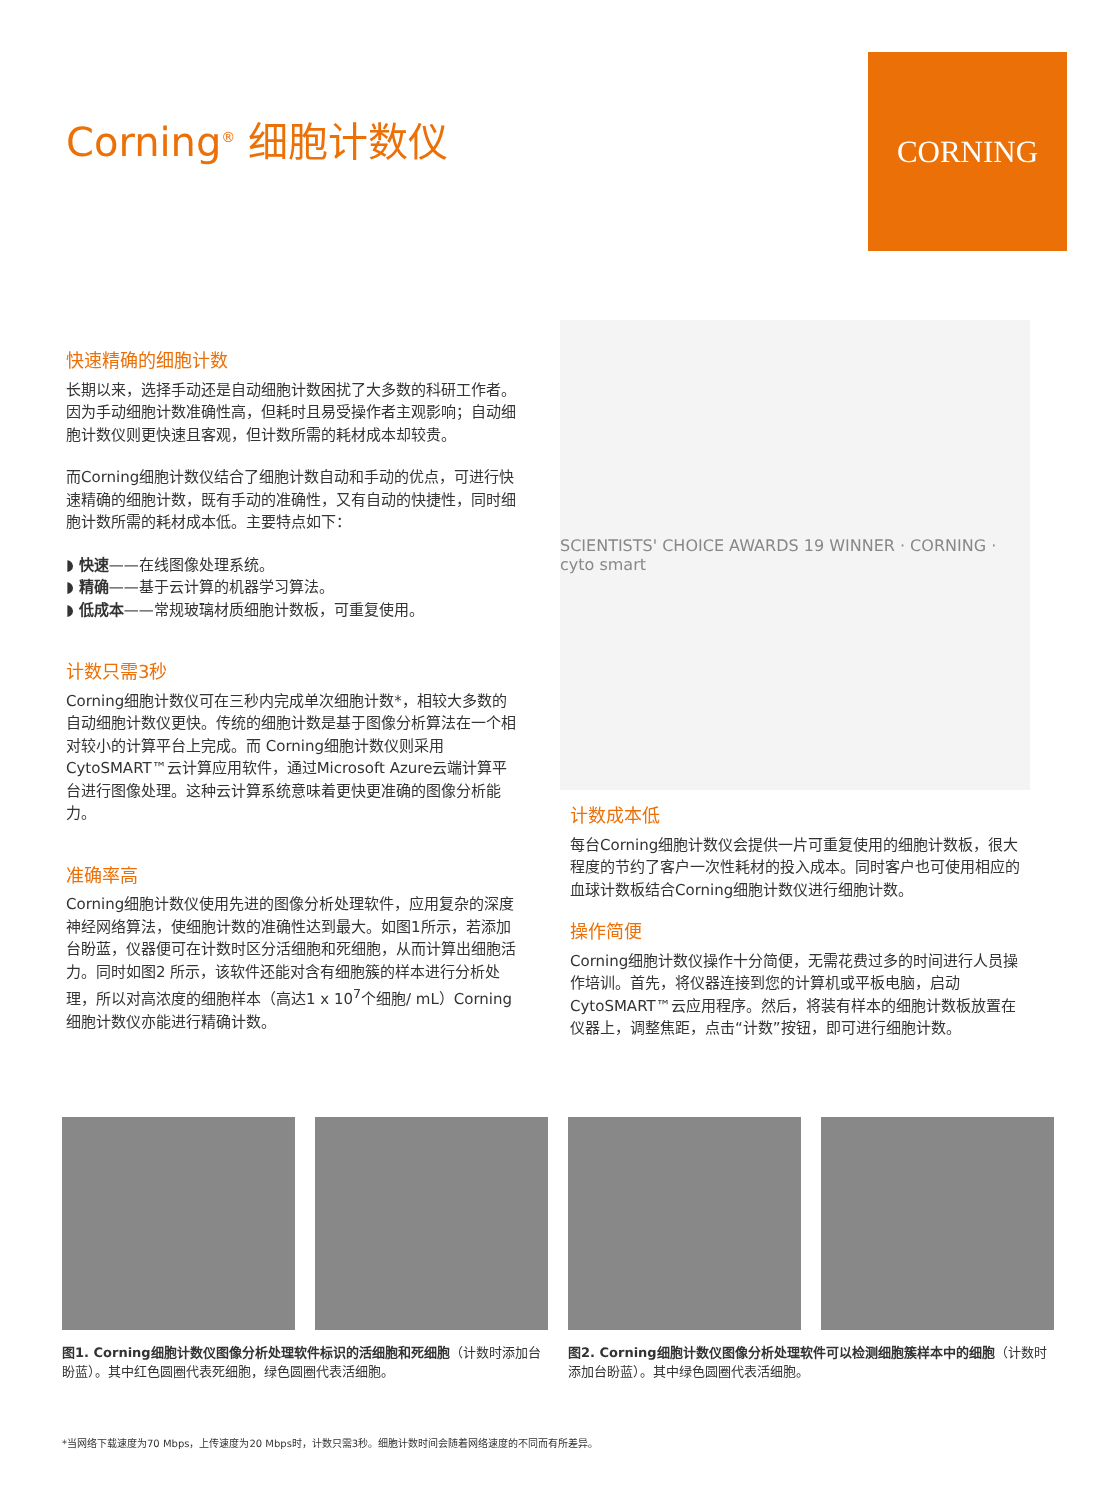Corning<sup>®</sup> 细胞计数仪
CORNING
快速精确的细胞计数
长期以来，选择手动还是自动细胞计数困扰了大多数的科研工作者。因为手动细胞计数准确性高，但耗时且易受操作者主观影响；自动细胞计数仪则更快速且客观，但计数所需的耗材成本却较贵。
而Corning细胞计数仪结合了细胞计数自动和手动的优点，可进行快速精确的细胞计数，既有手动的准确性，又有自动的快捷性，同时细胞计数所需的耗材成本低。主要特点如下：
◗ 快速——在线图像处理系统。
◗ 精确——基于云计算的机器学习算法。
◗ 低成本——常规玻璃材质细胞计数板，可重复使用。
计数只需3秒
Corning细胞计数仪可在三秒内完成单次细胞计数*，相较大多数的自动细胞计数仪更快。传统的细胞计数是基于图像分析算法在一个相对较小的计算平台上完成。而 Corning细胞计数仪则采用CytoSMART™云计算应用软件，通过Microsoft Azure云端计算平台进行图像处理。这种云计算系统意味着更快更准确的图像分析能力。
准确率高
Corning细胞计数仪使用先进的图像分析处理软件，应用复杂的深度神经网络算法，使细胞计数的准确性达到最大。如图1所示，若添加台盼蓝，仪器便可在计数时区分活细胞和死细胞，从而计算出细胞活力。同时如图2 所示，该软件还能对含有细胞簇的样本进行分析处理，所以对高浓度的细胞样本（高达1 x 10<sup>7</sup>个细胞/ mL）Corning细胞计数仪亦能进行精确计数。
SCIENTISTS' CHOICE AWARDS 19 WINNER · CORNING · cyto smart
计数成本低
每台Corning细胞计数仪会提供一片可重复使用的细胞计数板，很大程度的节约了客户一次性耗材的投入成本。同时客户也可使用相应的血球计数板结合Corning细胞计数仪进行细胞计数。
操作简便
Corning细胞计数仪操作十分简便，无需花费过多的时间进行人员操作培训。首先，将仪器连接到您的计算机或平板电脑，启动CytoSMART™云应用程序。然后，将装有样本的细胞计数板放置在仪器上，调整焦距，点击“计数”按钮，即可进行细胞计数。
图1. Corning细胞计数仪图像分析处理软件标识的活细胞和死细胞（计数时添加台盼蓝）。其中红色圆圈代表死细胞，绿色圆圈代表活细胞。
图2. Corning细胞计数仪图像分析处理软件可以检测细胞簇样本中的细胞（计数时添加台盼蓝）。其中绿色圆圈代表活细胞。
*当网络下载速度为70 Mbps，上传速度为20 Mbps时，计数只需3秒。细胞计数时间会随着网络速度的不同而有所差异。